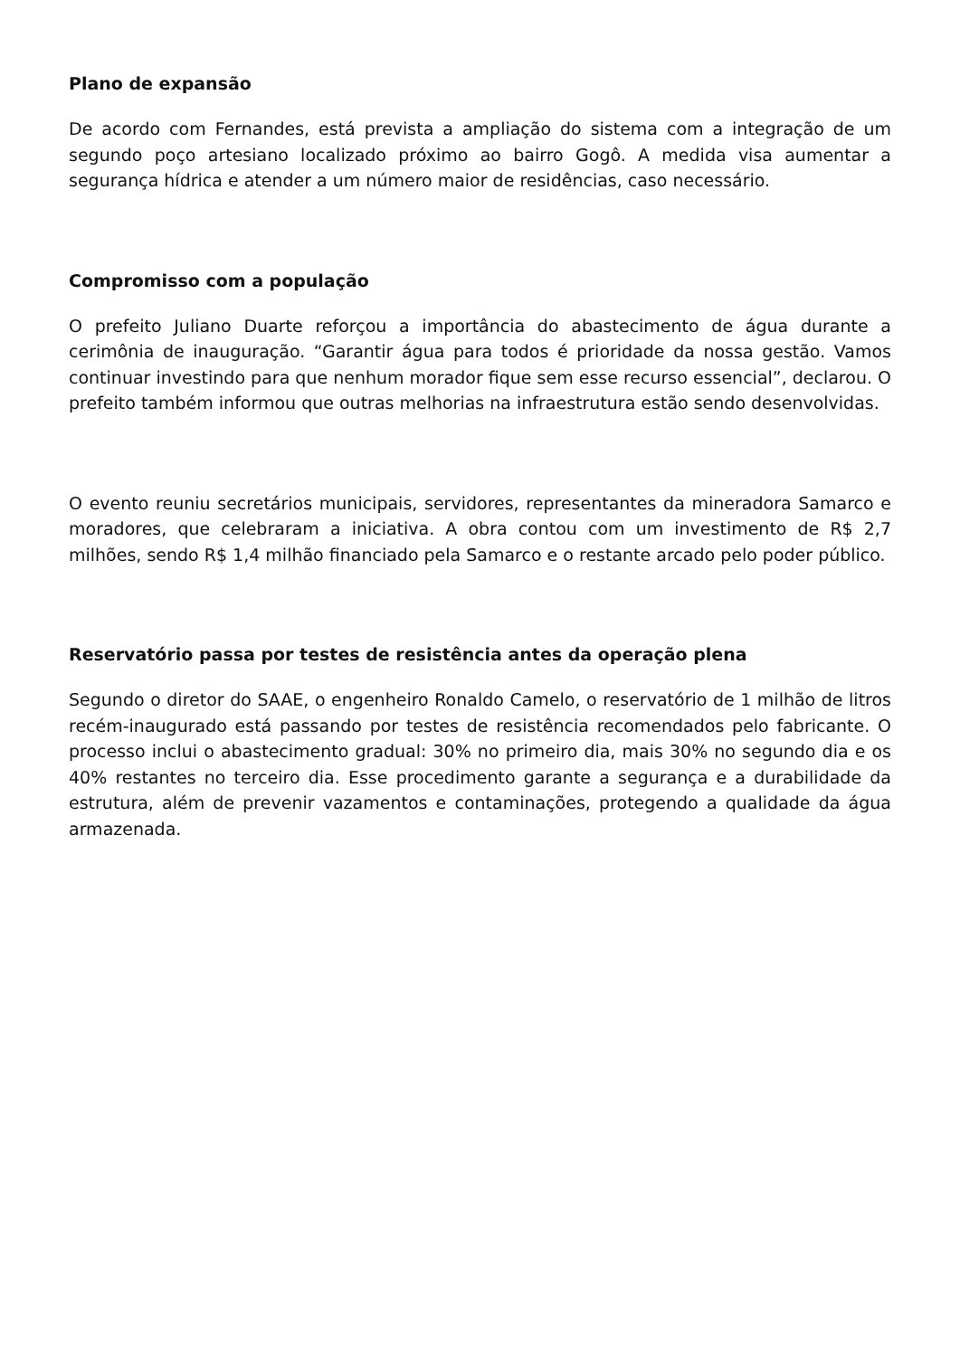Plano de expansão
De acordo com Fernandes, está prevista a ampliação do sistema com a integração de um segundo poço artesiano localizado próximo ao bairro Gogô. A medida visa aumentar a segurança hídrica e atender a um número maior de residências, caso necessário.
Compromisso com a população
O prefeito Juliano Duarte reforçou a importância do abastecimento de água durante a cerimônia de inauguração. “Garantir água para todos é prioridade da nossa gestão. Vamos continuar investindo para que nenhum morador fique sem esse recurso essencial”, declarou. O prefeito também informou que outras melhorias na infraestrutura estão sendo desenvolvidas.
O evento reuniu secretários municipais, servidores, representantes da mineradora Samarco e moradores, que celebraram a iniciativa. A obra contou com um investimento de R$ 2,7 milhões, sendo R$ 1,4 milhão financiado pela Samarco e o restante arcado pelo poder público.
Reservatório passa por testes de resistência antes da operação plena
Segundo o diretor do SAAE, o engenheiro Ronaldo Camelo, o reservatório de 1 milhão de litros recém-inaugurado está passando por testes de resistência recomendados pelo fabricante. O processo inclui o abastecimento gradual: 30% no primeiro dia, mais 30% no segundo dia e os 40% restantes no terceiro dia. Esse procedimento garante a segurança e a durabilidade da estrutura, além de prevenir vazamentos e contaminações, protegendo a qualidade da água armazenada.